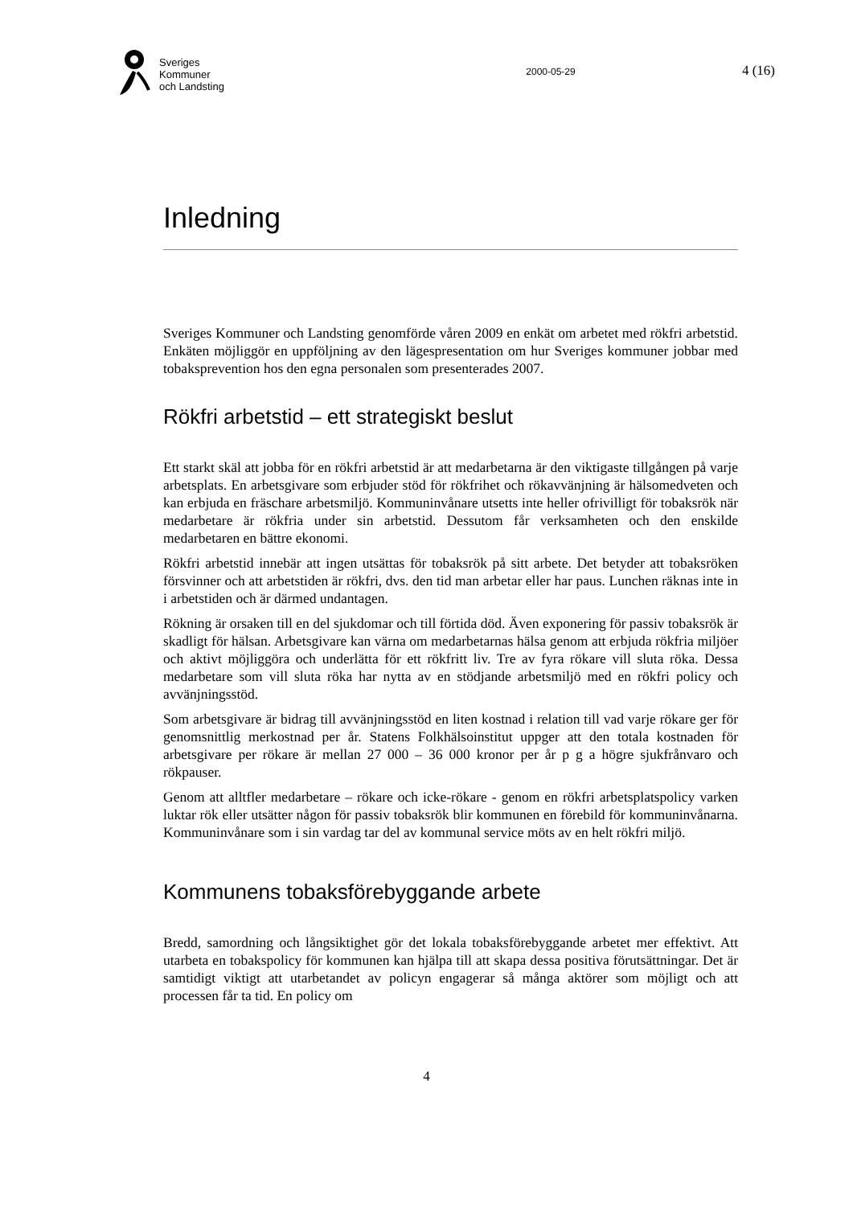Sveriges
Kommuner
och Landsting
2000-05-29
4 (16)
Inledning
Sveriges Kommuner och Landsting genomförde våren 2009 en enkät om arbetet med rökfri arbetstid. Enkäten möjliggör en uppföljning av den lägespresentation om hur Sveriges kommuner jobbar med tobaksprevention hos den egna personalen som presenterades 2007.
Rökfri arbetstid – ett strategiskt beslut
Ett starkt skäl att jobba för en rökfri arbetstid är att medarbetarna är den viktigaste tillgången på varje arbetsplats. En arbetsgivare som erbjuder stöd för rökfrihet och rökavvänjning är hälsomedveten och kan erbjuda en fräschare arbetsmiljö. Kommuninvånare utsetts inte heller ofrivilligt för tobaksrök när medarbetare är rökfria under sin arbetstid. Dessutom får verksamheten och den enskilde medarbetaren en bättre ekonomi.
Rökfri arbetstid innebär att ingen utsättas för tobaksrök på sitt arbete. Det betyder att tobaksröken försvinner och att arbetstiden är rökfri, dvs. den tid man arbetar eller har paus. Lunchen räknas inte in i arbetstiden och är därmed undantagen.
Rökning är orsaken till en del sjukdomar och till förtida död. Även exponering för passiv tobaksrök är skadligt för hälsan. Arbetsgivare kan värna om medarbetarnas hälsa genom att erbjuda rökfria miljöer och aktivt möjliggöra och underlätta för ett rökfritt liv. Tre av fyra rökare vill sluta röka. Dessa medarbetare som vill sluta röka har nytta av en stödjande arbetsmiljö med en rökfri policy och avvänjningsstöd.
Som arbetsgivare är bidrag till avvänjningsstöd en liten kostnad i relation till vad varje rökare ger för genomsnittlig merkostnad per år. Statens Folkhälsoinstitut uppger att den totala kostnaden för arbetsgivare per rökare är mellan 27 000 – 36 000 kronor per år p g a högre sjukfrånvaro och rökpauser.
Genom att alltfler medarbetare – rökare och icke-rökare - genom en rökfri arbetsplatspolicy varken luktar rök eller utsätter någon för passiv tobaksrök blir kommunen en förebild för kommuninvånarna. Kommuninvånare som i sin vardag tar del av kommunal service möts av en helt rökfri miljö.
Kommunens tobaksförebyggande arbete
Bredd, samordning och långsiktighet gör det lokala tobaksförebyggande arbetet mer effektivt. Att utarbeta en tobakspolicy för kommunen kan hjälpa till att skapa dessa positiva förutsättningar. Det är samtidigt viktigt att utarbetandet av policyn engagerar så många aktörer som möjligt och att processen får ta tid. En policy om
4